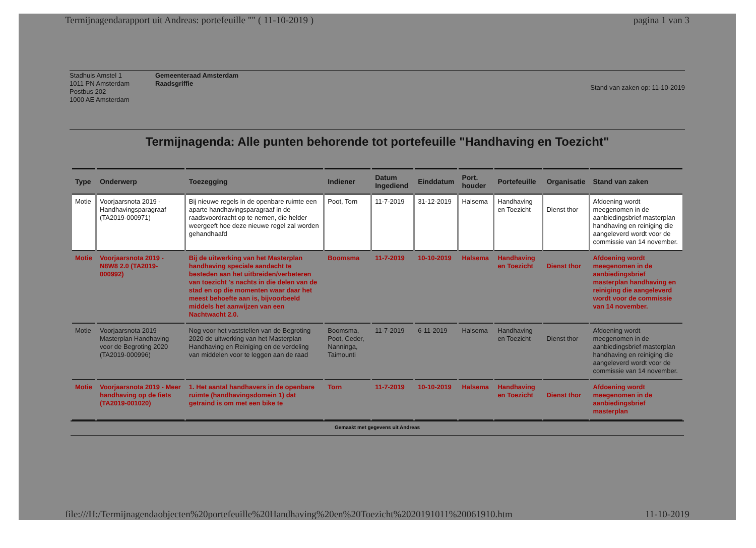Termijnagendarapport uit Andreas: portefeuille "" ( 11-10-2019 ) pagina 1 van 3
Stadhuis Amstel 1
1011 PN Amsterdam
Postbus 202
1000 AE Amsterdam
Gemeenteraad Amsterdam
Raadsgriffie
Stand van zaken op: 11-10-2019
Termijnagenda: Alle punten behorende tot portefeuille "Handhaving en Toezicht"
| Type | Onderwerp | Toezegging | Indiener | Datum Ingediend | Einddatum | Port. houder | Portefeuille | Organisatie | Stand van zaken |
| --- | --- | --- | --- | --- | --- | --- | --- | --- | --- |
| Motie | Voorjaarsnota 2019 - Handhavingsparagraaf (TA2019-000971) | Bij nieuwe regels in de openbare ruimte een aparte handhavingsparagraaf in de raadsvoordracht op te nemen, die helder weergeeft hoe deze nieuwe regel zal worden gehandhaafd | Poot, Torn | 11-7-2019 | 31-12-2019 | Halsema | Handhaving en Toezicht | Dienst thor | Afdoening wordt meegenomen in de aanbiedingsbrief masterplan handhaving en reiniging die aangeleverd wordt voor de commissie van 14 november. |
| Motie | Voorjaarsnota 2019 - N8W8 2.0 (TA2019-000992) | Bij de uitwerking van het Masterplan handhaving speciale aandacht te besteden aan het uitbreiden/verbeteren van toezicht 's nachts in die delen van de stad en op die momenten waar daar het meest behoefte aan is, bijvoorbeeld middels het aanwijzen van een Nachtwacht 2.0. | Boomsma | 11-7-2019 | 10-10-2019 | Halsema | Handhaving en Toezicht | Dienst thor | Afdoening wordt meegenomen in de aanbiedingsbrief masterplan handhaving en reiniging die aangeleverd wordt voor de commissie van 14 november. |
| Motie | Voorjaarsnota 2019 - Masterplan Handhaving voor de Begroting 2020 (TA2019-000996) | Nog voor het vaststellen van de Begroting 2020 de uitwerking van het Masterplan Handhaving en Reiniging en de verdeling van middelen voor te leggen aan de raad | Boomsma, Poot, Ceder, Nanninga, Taimounti | 11-7-2019 | 6-11-2019 | Halsema | Handhaving en Toezicht | Dienst thor | Afdoening wordt meegenomen in de aanbiedingsbrief masterplan handhaving en reiniging die aangeleverd wordt voor de commissie van 14 november. |
| Motie | Voorjaarsnota 2019 - Meer handhaving op de fiets (TA2019-001020) | 1. Het aantal handhavers in de openbare ruimte (handhavingsdomein 1) dat getraind is om met een bike te | Torn | 11-7-2019 | 10-10-2019 | Halsema | Handhaving en Toezicht | Dienst thor | Afdoening wordt meegenomen in de aanbiedingsbrief masterplan |
Gemaakt met gegevens uit Andreas
file:///H:/Termijnagendaobjecten%20portefeuille%20Handhaving%20en%20Toezicht%2020191011%20061910.htm 11-10-2019